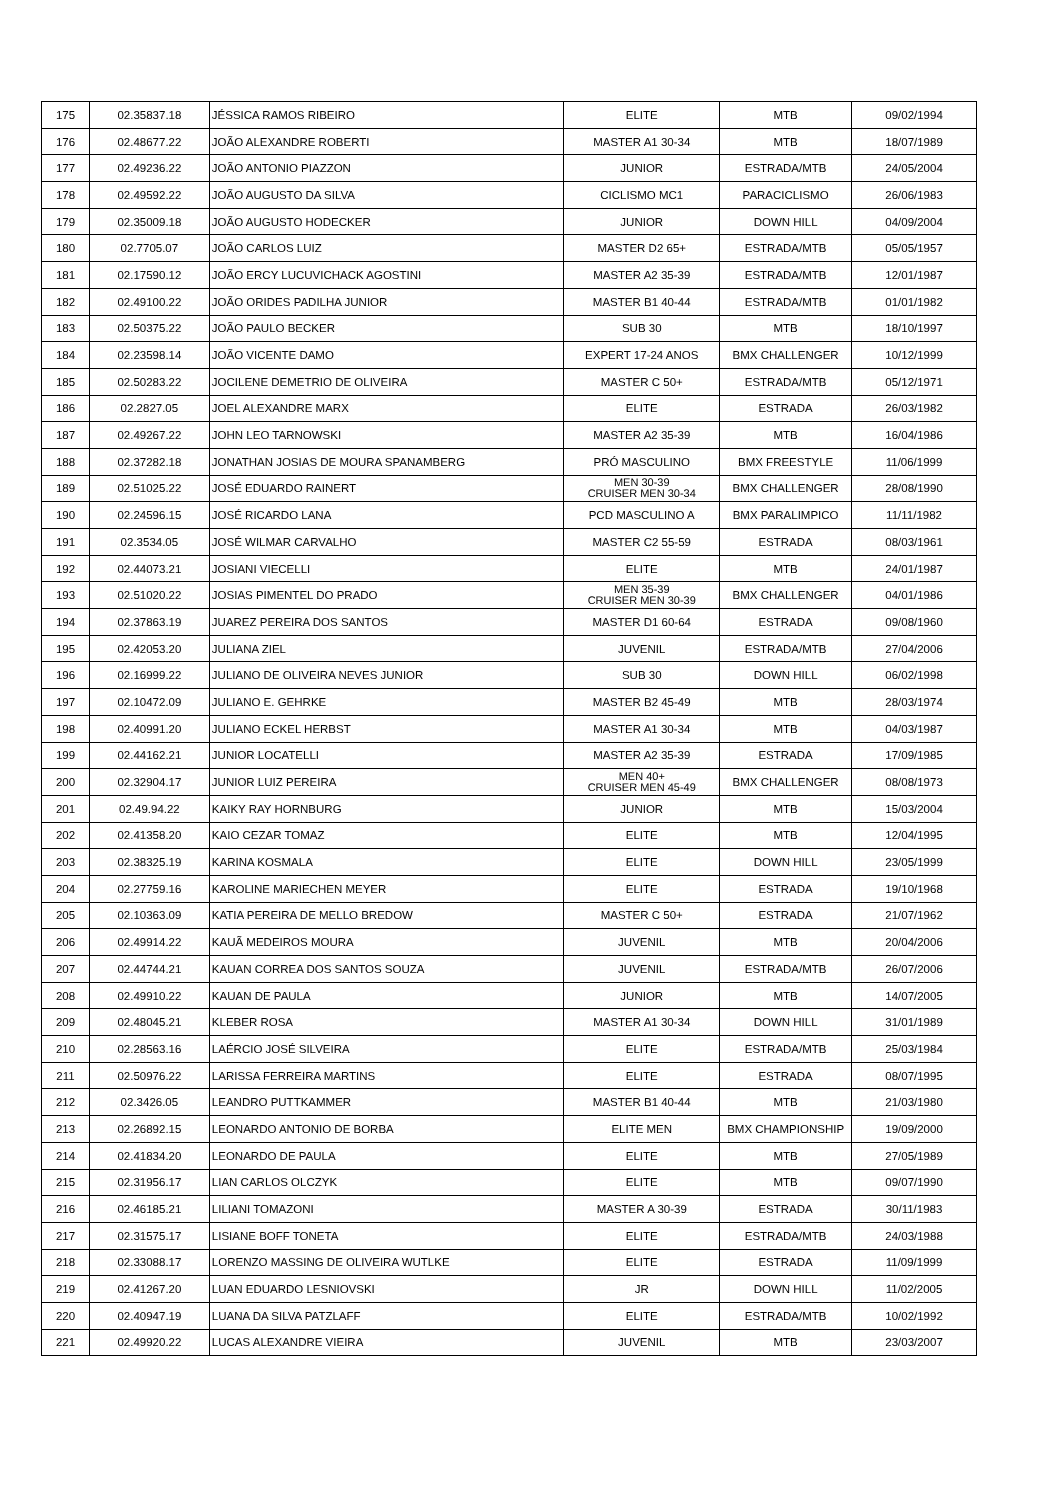| 175 | 02.35837.18 | JÉSSICA RAMOS RIBEIRO | ELITE | MTB | 09/02/1994 |
| 176 | 02.48677.22 | JOÃO ALEXANDRE ROBERTI | MASTER A1 30-34 | MTB | 18/07/1989 |
| 177 | 02.49236.22 | JOÃO ANTONIO PIAZZON | JUNIOR | ESTRADA/MTB | 24/05/2004 |
| 178 | 02.49592.22 | JOÃO AUGUSTO DA SILVA | CICLISMO MC1 | PARACICLISMO | 26/06/1983 |
| 179 | 02.35009.18 | JOÃO AUGUSTO HODECKER | JUNIOR | DOWN HILL | 04/09/2004 |
| 180 | 02.7705.07 | JOÃO CARLOS LUIZ | MASTER D2 65+ | ESTRADA/MTB | 05/05/1957 |
| 181 | 02.17590.12 | JOÃO ERCY LUCUVICHACK AGOSTINI | MASTER A2 35-39 | ESTRADA/MTB | 12/01/1987 |
| 182 | 02.49100.22 | JOÃO ORIDES PADILHA JUNIOR | MASTER B1 40-44 | ESTRADA/MTB | 01/01/1982 |
| 183 | 02.50375.22 | JOÃO PAULO BECKER | SUB 30 | MTB | 18/10/1997 |
| 184 | 02.23598.14 | JOÃO VICENTE DAMO | EXPERT 17-24 ANOS | BMX CHALLENGER | 10/12/1999 |
| 185 | 02.50283.22 | JOCILENE DEMETRIO DE OLIVEIRA | MASTER C 50+ | ESTRADA/MTB | 05/12/1971 |
| 186 | 02.2827.05 | JOEL ALEXANDRE MARX | ELITE | ESTRADA | 26/03/1982 |
| 187 | 02.49267.22 | JOHN LEO TARNOWSKI | MASTER A2 35-39 | MTB | 16/04/1986 |
| 188 | 02.37282.18 | JONATHAN JOSIAS DE MOURA SPANAMBERG | PRÓ MASCULINO | BMX FREESTYLE | 11/06/1999 |
| 189 | 02.51025.22 | JOSÉ EDUARDO RAINERT | MEN 30-39 CRUISER MEN 30-34 | BMX CHALLENGER | 28/08/1990 |
| 190 | 02.24596.15 | JOSÉ RICARDO LANA | PCD MASCULINO A | BMX PARALIMPICO | 11/11/1982 |
| 191 | 02.3534.05 | JOSÉ WILMAR CARVALHO | MASTER C2 55-59 | ESTRADA | 08/03/1961 |
| 192 | 02.44073.21 | JOSIANI VIECELLI | ELITE | MTB | 24/01/1987 |
| 193 | 02.51020.22 | JOSIAS PIMENTEL DO PRADO | MEN 35-39 CRUISER MEN 30-39 | BMX CHALLENGER | 04/01/1986 |
| 194 | 02.37863.19 | JUAREZ PEREIRA DOS SANTOS | MASTER D1 60-64 | ESTRADA | 09/08/1960 |
| 195 | 02.42053.20 | JULIANA ZIEL | JUVENIL | ESTRADA/MTB | 27/04/2006 |
| 196 | 02.16999.22 | JULIANO DE OLIVEIRA NEVES JUNIOR | SUB 30 | DOWN HILL | 06/02/1998 |
| 197 | 02.10472.09 | JULIANO E. GEHRKE | MASTER B2 45-49 | MTB | 28/03/1974 |
| 198 | 02.40991.20 | JULIANO ECKEL HERBST | MASTER A1 30-34 | MTB | 04/03/1987 |
| 199 | 02.44162.21 | JUNIOR LOCATELLI | MASTER A2 35-39 | ESTRADA | 17/09/1985 |
| 200 | 02.32904.17 | JUNIOR LUIZ PEREIRA | MEN 40+ CRUISER MEN 45-49 | BMX CHALLENGER | 08/08/1973 |
| 201 | 02.49.94.22 | KAIKY RAY HORNBURG | JUNIOR | MTB | 15/03/2004 |
| 202 | 02.41358.20 | KAIO CEZAR TOMAZ | ELITE | MTB | 12/04/1995 |
| 203 | 02.38325.19 | KARINA KOSMALA | ELITE | DOWN HILL | 23/05/1999 |
| 204 | 02.27759.16 | KAROLINE MARIECHEN MEYER | ELITE | ESTRADA | 19/10/1968 |
| 205 | 02.10363.09 | KATIA PEREIRA DE MELLO BREDOW | MASTER C 50+ | ESTRADA | 21/07/1962 |
| 206 | 02.49914.22 | KAUÃ MEDEIROS MOURA | JUVENIL | MTB | 20/04/2006 |
| 207 | 02.44744.21 | KAUAN CORREA DOS SANTOS SOUZA | JUVENIL | ESTRADA/MTB | 26/07/2006 |
| 208 | 02.49910.22 | KAUAN DE PAULA | JUNIOR | MTB | 14/07/2005 |
| 209 | 02.48045.21 | KLEBER ROSA | MASTER A1 30-34 | DOWN HILL | 31/01/1989 |
| 210 | 02.28563.16 | LAÉRCIO JOSÉ SILVEIRA | ELITE | ESTRADA/MTB | 25/03/1984 |
| 211 | 02.50976.22 | LARISSA FERREIRA MARTINS | ELITE | ESTRADA | 08/07/1995 |
| 212 | 02.3426.05 | LEANDRO PUTTKAMMER | MASTER B1 40-44 | MTB | 21/03/1980 |
| 213 | 02.26892.15 | LEONARDO ANTONIO DE BORBA | ELITE MEN | BMX CHAMPIONSHIP | 19/09/2000 |
| 214 | 02.41834.20 | LEONARDO DE PAULA | ELITE | MTB | 27/05/1989 |
| 215 | 02.31956.17 | LIAN CARLOS OLCZYK | ELITE | MTB | 09/07/1990 |
| 216 | 02.46185.21 | LILIANI TOMAZONI | MASTER A 30-39 | ESTRADA | 30/11/1983 |
| 217 | 02.31575.17 | LISIANE BOFF TONETA | ELITE | ESTRADA/MTB | 24/03/1988 |
| 218 | 02.33088.17 | LORENZO MASSING DE OLIVEIRA WUTLKE | ELITE | ESTRADA | 11/09/1999 |
| 219 | 02.41267.20 | LUAN EDUARDO LESNIOVSKI | JR | DOWN HILL | 11/02/2005 |
| 220 | 02.40947.19 | LUANA DA SILVA PATZLAFF | ELITE | ESTRADA/MTB | 10/02/1992 |
| 221 | 02.49920.22 | LUCAS ALEXANDRE VIEIRA | JUVENIL | MTB | 23/03/2007 |